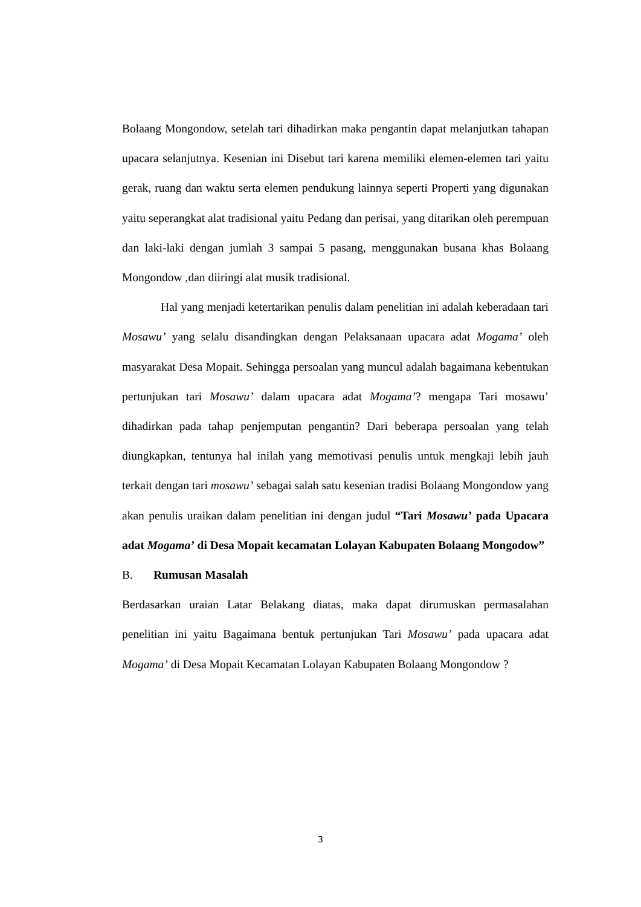Bolaang Mongondow, setelah tari dihadirkan maka pengantin dapat melanjutkan tahapan upacara selanjutnya. Kesenian ini Disebut tari karena memiliki elemen-elemen tari yaitu gerak, ruang dan waktu serta elemen pendukung lainnya seperti Properti yang digunakan yaitu seperangkat alat tradisional yaitu Pedang dan perisai, yang ditarikan oleh perempuan dan laki-laki dengan jumlah 3 sampai 5 pasang, menggunakan busana khas Bolaang Mongondow ,dan diiringi alat musik tradisional.
Hal yang menjadi ketertarikan penulis dalam penelitian ini adalah keberadaan tari Mosawu’ yang selalu disandingkan dengan Pelaksanaan upacara adat Mogama’ oleh masyarakat Desa Mopait. Sehingga persoalan yang muncul adalah bagaimana kebentukan pertunjukan tari Mosawu’ dalam upacara adat Mogama’? mengapa Tari mosawu’ dihadirkan pada tahap penjemputan pengantin? Dari beberapa persoalan yang telah diungkapkan, tentunya hal inilah yang memotivasi penulis untuk mengkaji lebih jauh terkait dengan tari mosawu’ sebagai salah satu kesenian tradisi Bolaang Mongondow yang akan penulis uraikan dalam penelitian ini dengan judul “Tari Mosawu’ pada Upacara adat Mogama’ di Desa Mopait kecamatan Lolayan Kabupaten Bolaang Mongodow”
B. Rumusan Masalah
Berdasarkan uraian Latar Belakang diatas, maka dapat dirumuskan permasalahan penelitian ini yaitu Bagaimana bentuk pertunjukan Tari Mosawu’ pada upacara adat Mogama’ di Desa Mopait Kecamatan Lolayan Kabupaten Bolaang Mongondow ?
3